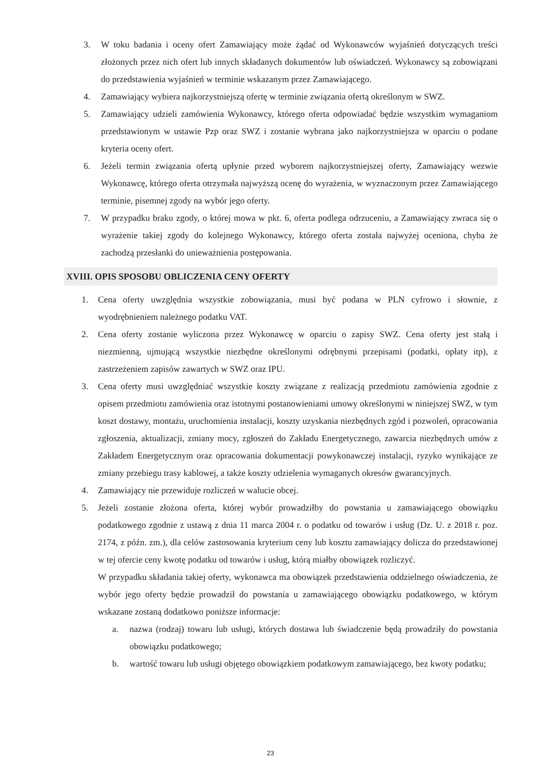3. W toku badania i oceny ofert Zamawiający może żądać od Wykonawców wyjaśnień dotyczących treści złożonych przez nich ofert lub innych składanych dokumentów lub oświadczeń. Wykonawcy są zobowiązani do przedstawienia wyjaśnień w terminie wskazanym przez Zamawiającego.
4. Zamawiający wybiera najkorzystniejszą ofertę w terminie związania ofertą określonym w SWZ.
5. Zamawiający udzieli zamówienia Wykonawcy, którego oferta odpowiadać będzie wszystkim wymaganiom przedstawionym w ustawie Pzp oraz SWZ i zostanie wybrana jako najkorzystniejsza w oparciu o podane kryteria oceny ofert.
6. Jeżeli termin związania ofertą upłynie przed wyborem najkorzystniejszej oferty, Zamawiający wezwie Wykonawcę, którego oferta otrzymała najwyższą ocenę do wyrażenia, w wyznaczonym przez Zamawiającego terminie, pisemnej zgody na wybór jego oferty.
7. W przypadku braku zgody, o której mowa w pkt. 6, oferta podlega odrzuceniu, a Zamawiający zwraca się o wyrażenie takiej zgody do kolejnego Wykonawcy, którego oferta została najwyżej oceniona, chyba że zachodzą przesłanki do unieważnienia postępowania.
XVIII. OPIS SPOSOBU OBLICZENIA CENY OFERTY
1. Cena oferty uwzględnia wszystkie zobowiązania, musi być podana w PLN cyfrowo i słownie, z wyodrębnieniem należnego podatku VAT.
2. Cena oferty zostanie wyliczona przez Wykonawcę w oparciu o zapisy SWZ. Cena oferty jest stałą i niezmienną, ujmującą wszystkie niezbędne określonymi odrębnymi przepisami (podatki, opłaty itp), z zastrzeżeniem zapisów zawartych w SWZ oraz IPU.
3. Cena oferty musi uwzględniać wszystkie koszty związane z realizacją przedmiotu zamówienia zgodnie z opisem przedmiotu zamówienia oraz istotnymi postanowieniami umowy określonymi w niniejszej SWZ, w tym koszt dostawy, montażu, uruchomienia instalacji, koszty uzyskania niezbędnych zgód i pozwoleń, opracowania zgłoszenia, aktualizacji, zmiany mocy, zgłoszeń do Zakładu Energetycznego, zawarcia niezbędnych umów z Zakładem Energetycznym oraz opracowania dokumentacji powykonawczej instalacji, ryzyko wynikające ze zmiany przebiegu trasy kablowej, a także koszty udzielenia wymaganych okresów gwarancyjnych.
4. Zamawiający nie przewiduje rozliczeń w walucie obcej.
5. Jeżeli zostanie złożona oferta, której wybór prowadziłby do powstania u zamawiającego obowiązku podatkowego zgodnie z ustawą z dnia 11 marca 2004 r. o podatku od towarów i usług (Dz. U. z 2018 r. poz. 2174, z późn. zm.), dla celów zastosowania kryterium ceny lub kosztu zamawiający dolicza do przedstawionej w tej ofercie ceny kwotę podatku od towarów i usług, którą miałby obowiązek rozliczyć.
W przypadku składania takiej oferty, wykonawca ma obowiązek przedstawienia oddzielnego oświadczenia, że wybór jego oferty będzie prowadził do powstania u zamawiającego obowiązku podatkowego, w którym wskazane zostaną dodatkowo poniższe informacje:
a. nazwa (rodzaj) towaru lub usługi, których dostawa lub świadczenie będą prowadziły do powstania obowiązku podatkowego;
b. wartość towaru lub usługi objętego obowiązkiem podatkowym zamawiającego, bez kwoty podatku;
23